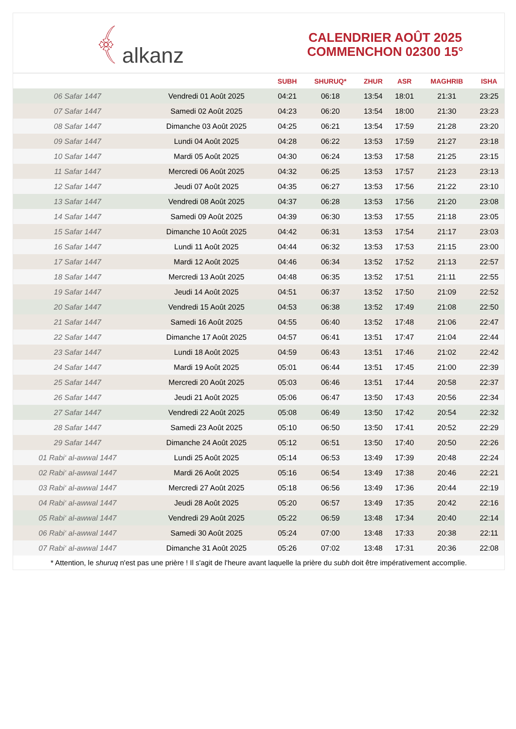﴾ alkanz
CALENDRIER AOÛT 2025
COMMENCHON 02300 15°
| | | SUBH | SHURUQ* | ZHUR | ASR | MAGHRIB | ISHA |
| --- | --- | --- | --- | --- | --- | --- | --- |
| 06 Safar 1447 | Vendredi 01 Août 2025 | 04:21 | 06:18 | 13:54 | 18:01 | 21:31 | 23:25 |
| 07 Safar 1447 | Samedi 02 Août 2025 | 04:23 | 06:20 | 13:54 | 18:00 | 21:30 | 23:23 |
| 08 Safar 1447 | Dimanche 03 Août 2025 | 04:25 | 06:21 | 13:54 | 17:59 | 21:28 | 23:20 |
| 09 Safar 1447 | Lundi 04 Août 2025 | 04:28 | 06:22 | 13:53 | 17:59 | 21:27 | 23:18 |
| 10 Safar 1447 | Mardi 05 Août 2025 | 04:30 | 06:24 | 13:53 | 17:58 | 21:25 | 23:15 |
| 11 Safar 1447 | Mercredi 06 Août 2025 | 04:32 | 06:25 | 13:53 | 17:57 | 21:23 | 23:13 |
| 12 Safar 1447 | Jeudi 07 Août 2025 | 04:35 | 06:27 | 13:53 | 17:56 | 21:22 | 23:10 |
| 13 Safar 1447 | Vendredi 08 Août 2025 | 04:37 | 06:28 | 13:53 | 17:56 | 21:20 | 23:08 |
| 14 Safar 1447 | Samedi 09 Août 2025 | 04:39 | 06:30 | 13:53 | 17:55 | 21:18 | 23:05 |
| 15 Safar 1447 | Dimanche 10 Août 2025 | 04:42 | 06:31 | 13:53 | 17:54 | 21:17 | 23:03 |
| 16 Safar 1447 | Lundi 11 Août 2025 | 04:44 | 06:32 | 13:53 | 17:53 | 21:15 | 23:00 |
| 17 Safar 1447 | Mardi 12 Août 2025 | 04:46 | 06:34 | 13:52 | 17:52 | 21:13 | 22:57 |
| 18 Safar 1447 | Mercredi 13 Août 2025 | 04:48 | 06:35 | 13:52 | 17:51 | 21:11 | 22:55 |
| 19 Safar 1447 | Jeudi 14 Août 2025 | 04:51 | 06:37 | 13:52 | 17:50 | 21:09 | 22:52 |
| 20 Safar 1447 | Vendredi 15 Août 2025 | 04:53 | 06:38 | 13:52 | 17:49 | 21:08 | 22:50 |
| 21 Safar 1447 | Samedi 16 Août 2025 | 04:55 | 06:40 | 13:52 | 17:48 | 21:06 | 22:47 |
| 22 Safar 1447 | Dimanche 17 Août 2025 | 04:57 | 06:41 | 13:51 | 17:47 | 21:04 | 22:44 |
| 23 Safar 1447 | Lundi 18 Août 2025 | 04:59 | 06:43 | 13:51 | 17:46 | 21:02 | 22:42 |
| 24 Safar 1447 | Mardi 19 Août 2025 | 05:01 | 06:44 | 13:51 | 17:45 | 21:00 | 22:39 |
| 25 Safar 1447 | Mercredi 20 Août 2025 | 05:03 | 06:46 | 13:51 | 17:44 | 20:58 | 22:37 |
| 26 Safar 1447 | Jeudi 21 Août 2025 | 05:06 | 06:47 | 13:50 | 17:43 | 20:56 | 22:34 |
| 27 Safar 1447 | Vendredi 22 Août 2025 | 05:08 | 06:49 | 13:50 | 17:42 | 20:54 | 22:32 |
| 28 Safar 1447 | Samedi 23 Août 2025 | 05:10 | 06:50 | 13:50 | 17:41 | 20:52 | 22:29 |
| 29 Safar 1447 | Dimanche 24 Août 2025 | 05:12 | 06:51 | 13:50 | 17:40 | 20:50 | 22:26 |
| 01 Rabi‘ al-awwal 1447 | Lundi 25 Août 2025 | 05:14 | 06:53 | 13:49 | 17:39 | 20:48 | 22:24 |
| 02 Rabi‘ al-awwal 1447 | Mardi 26 Août 2025 | 05:16 | 06:54 | 13:49 | 17:38 | 20:46 | 22:21 |
| 03 Rabi‘ al-awwal 1447 | Mercredi 27 Août 2025 | 05:18 | 06:56 | 13:49 | 17:36 | 20:44 | 22:19 |
| 04 Rabi‘ al-awwal 1447 | Jeudi 28 Août 2025 | 05:20 | 06:57 | 13:49 | 17:35 | 20:42 | 22:16 |
| 05 Rabi‘ al-awwal 1447 | Vendredi 29 Août 2025 | 05:22 | 06:59 | 13:48 | 17:34 | 20:40 | 22:14 |
| 06 Rabi‘ al-awwal 1447 | Samedi 30 Août 2025 | 05:24 | 07:00 | 13:48 | 17:33 | 20:38 | 22:11 |
| 07 Rabi‘ al-awwal 1447 | Dimanche 31 Août 2025 | 05:26 | 07:02 | 13:48 | 17:31 | 20:36 | 22:08 |
* Attention, le shuruq n'est pas une prière ! Il s'agit de l'heure avant laquelle la prière du subh doit être impérativement accomplie.